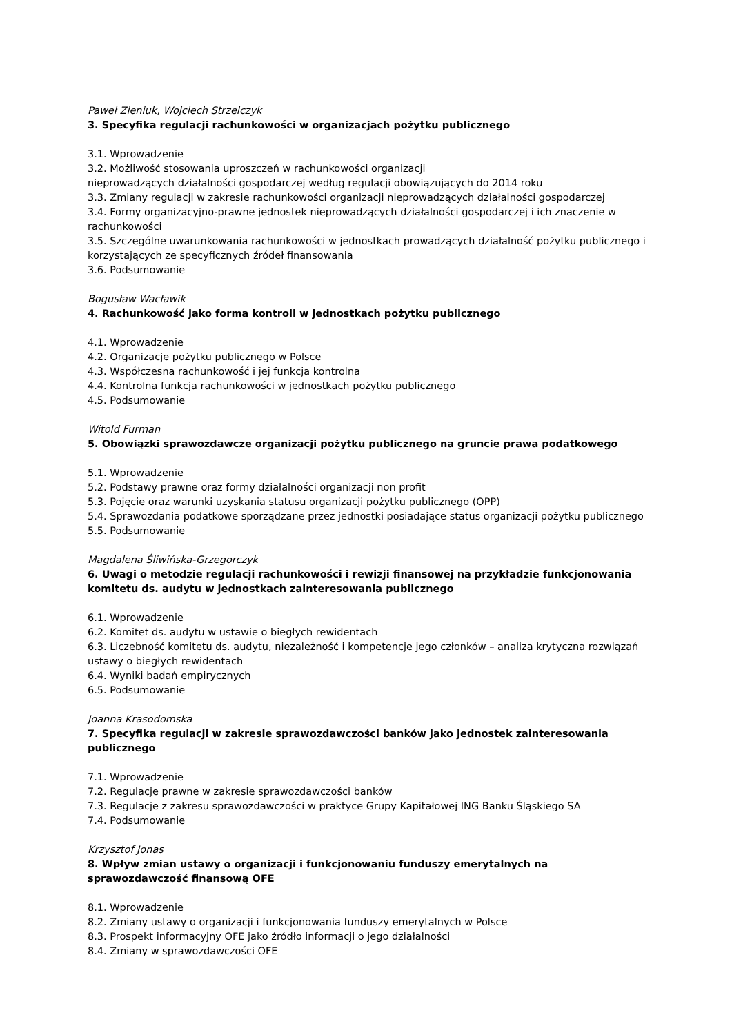Paweł Zieniuk, Wojciech Strzelczyk
3. Specyfika regulacji rachunkowości w organizacjach pożytku publicznego
3.1. Wprowadzenie
3.2. Możliwość stosowania uproszczeń w rachunkowości organizacji
nieprowadzących działalności gospodarczej według regulacji obowiązujących do 2014 roku
3.3. Zmiany regulacji w zakresie rachunkowości organizacji nieprowadzących działalności gospodarczej
3.4. Formy organizacyjno-prawne jednostek nieprowadzących działalności gospodarczej i ich znaczenie w rachunkowości
3.5. Szczególne uwarunkowania rachunkowości w jednostkach prowadzących działalność pożytku publicznego i korzystających ze specyficznych źródeł finansowania
3.6. Podsumowanie
Bogusław Wacławik
4. Rachunkowość jako forma kontroli w jednostkach pożytku publicznego
4.1. Wprowadzenie
4.2. Organizacje pożytku publicznego w Polsce
4.3. Współczesna rachunkowość i jej funkcja kontrolna
4.4. Kontrolna funkcja rachunkowości w jednostkach pożytku publicznego
4.5. Podsumowanie
Witold Furman
5. Obowiązki sprawozdawcze organizacji pożytku publicznego na gruncie prawa podatkowego
5.1. Wprowadzenie
5.2. Podstawy prawne oraz formy działalności organizacji non profit
5.3. Pojęcie oraz warunki uzyskania statusu organizacji pożytku publicznego (OPP)
5.4. Sprawozdania podatkowe sporządzane przez jednostki posiadające status organizacji pożytku publicznego
5.5. Podsumowanie
Magdalena Śliwińska-Grzegorczyk
6. Uwagi o metodzie regulacji rachunkowości i rewizji finansowej na przykładzie funkcjonowania komitetu ds. audytu w jednostkach zainteresowania publicznego
6.1. Wprowadzenie
6.2. Komitet ds. audytu w ustawie o biegłych rewidentach
6.3. Liczebność komitetu ds. audytu, niezależność i kompetencje jego członków – analiza krytyczna rozwiązań ustawy o biegłych rewidentach
6.4. Wyniki badań empirycznych
6.5. Podsumowanie
Joanna Krasodomska
7. Specyfika regulacji w zakresie sprawozdawczości banków jako jednostek zainteresowania publicznego
7.1. Wprowadzenie
7.2. Regulacje prawne w zakresie sprawozdawczości banków
7.3. Regulacje z zakresu sprawozdawczości w praktyce Grupy Kapitałowej ING Banku Śląskiego SA
7.4. Podsumowanie
Krzysztof Jonas
8. Wpływ zmian ustawy o organizacji i funkcjonowaniu funduszy emerytalnych na sprawozdawczość finansową OFE
8.1. Wprowadzenie
8.2. Zmiany ustawy o organizacji i funkcjonowania funduszy emerytalnych w Polsce
8.3. Prospekt informacyjny OFE jako źródło informacji o jego działalności
8.4. Zmiany w sprawozdawczości OFE